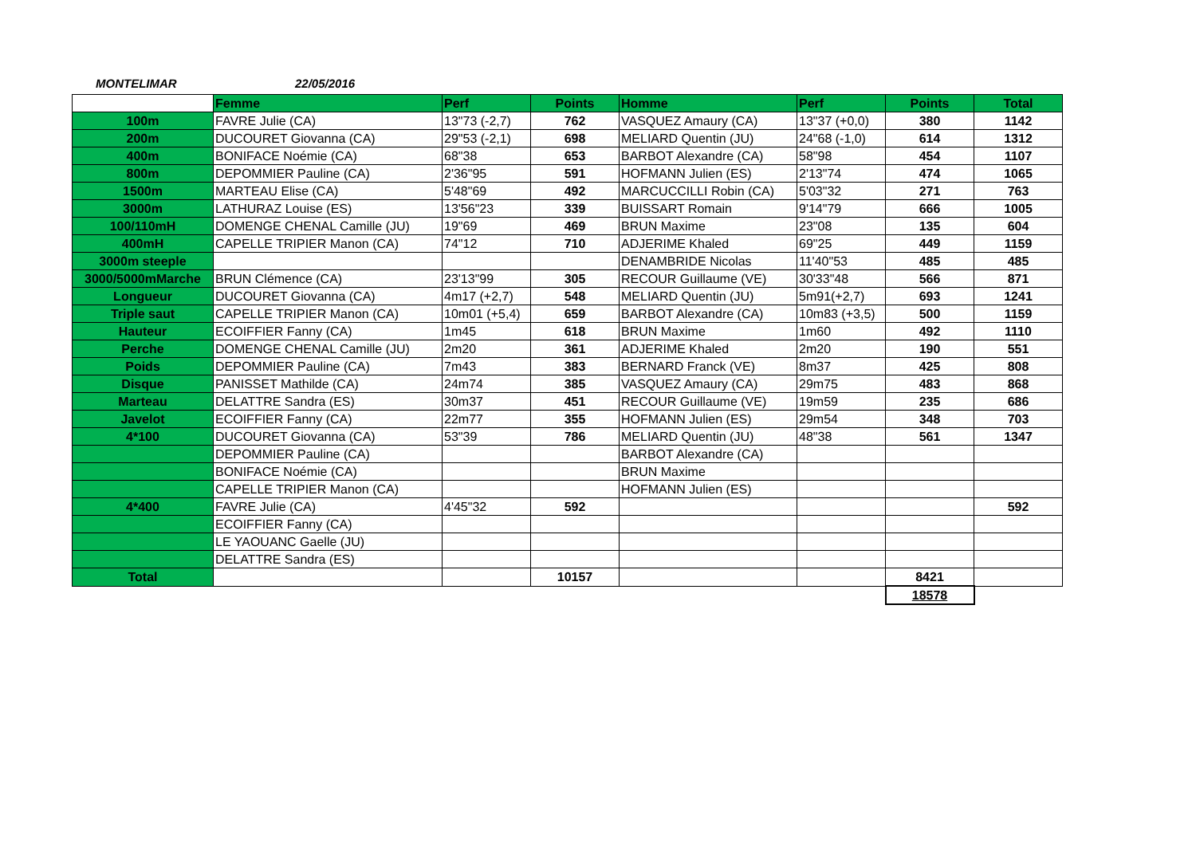MONTELIMAR 22/05/2016
| | Femme | Perf | Points | Homme | Perf | Points | Total |
| --- | --- | --- | --- | --- | --- | --- | --- |
| 100m | FAVRE Julie (CA) | 13"73 (-2,7) | 762 | VASQUEZ Amaury (CA) | 13"37 (+0,0) | 380 | 1142 |
| 200m | DUCOURET Giovanna (CA) | 29"53 (-2,1) | 698 | MELIARD Quentin (JU) | 24"68 (-1,0) | 614 | 1312 |
| 400m | BONIFACE Noémie (CA) | 68"38 | 653 | BARBOT Alexandre (CA) | 58"98 | 454 | 1107 |
| 800m | DEPOMMIER Pauline (CA) | 2'36"95 | 591 | HOFMANN Julien (ES) | 2'13"74 | 474 | 1065 |
| 1500m | MARTEAU Elise (CA) | 5'48"69 | 492 | MARCUCCILLI Robin (CA) | 5'03"32 | 271 | 763 |
| 3000m | LATHURAZ Louise (ES) | 13'56"23 | 339 | BUISSART Romain | 9'14"79 | 666 | 1005 |
| 100/110mH | DOMENGE CHENAL Camille (JU) | 19"69 | 469 | BRUN Maxime | 23"08 | 135 | 604 |
| 400mH | CAPELLE TRIPIER Manon (CA) | 74"12 | 710 | ADJERIME Khaled | 69"25 | 449 | 1159 |
| 3000m steeple | | | | DENAMBRIDE Nicolas | 11'40"53 | 485 | 485 |
| 3000/5000mMarche | BRUN Clémence (CA) | 23'13"99 | 305 | RECOUR Guillaume (VE) | 30'33"48 | 566 | 871 |
| Longueur | DUCOURET Giovanna (CA) | 4m17 (+2,7) | 548 | MELIARD Quentin (JU) | 5m91(+2,7) | 693 | 1241 |
| Triple saut | CAPELLE TRIPIER Manon (CA) | 10m01 (+5,4) | 659 | BARBOT Alexandre (CA) | 10m83 (+3,5) | 500 | 1159 |
| Hauteur | ECOIFFIER Fanny (CA) | 1m45 | 618 | BRUN Maxime | 1m60 | 492 | 1110 |
| Perche | DOMENGE CHENAL Camille (JU) | 2m20 | 361 | ADJERIME Khaled | 2m20 | 190 | 551 |
| Poids | DEPOMMIER Pauline (CA) | 7m43 | 383 | BERNARD Franck (VE) | 8m37 | 425 | 808 |
| Disque | PANISSET Mathilde (CA) | 24m74 | 385 | VASQUEZ Amaury (CA) | 29m75 | 483 | 868 |
| Marteau | DELATTRE Sandra (ES) | 30m37 | 451 | RECOUR Guillaume (VE) | 19m59 | 235 | 686 |
| Javelot | ECOIFFIER Fanny (CA) | 22m77 | 355 | HOFMANN Julien (ES) | 29m54 | 348 | 703 |
| 4*100 | DUCOURET Giovanna (CA) | 53"39 | 786 | MELIARD Quentin (JU) | 48"38 | 561 | 1347 |
| | DEPOMMIER Pauline (CA) | | | BARBOT Alexandre (CA) | | | |
| | BONIFACE Noémie (CA) | | | BRUN Maxime | | | |
| | CAPELLE TRIPIER Manon (CA) | | | HOFMANN Julien (ES) | | | |
| 4*400 | FAVRE Julie (CA) | 4'45"32 | 592 | | | | 592 |
| | ECOIFFIER Fanny (CA) | | | | | | |
| | LE YAOUANC Gaelle (JU) | | | | | | |
| | DELATTRE Sandra (ES) | | | | | | |
| Total | | | 10157 | | | 8421 | |
| | | | | | | 18578 | |